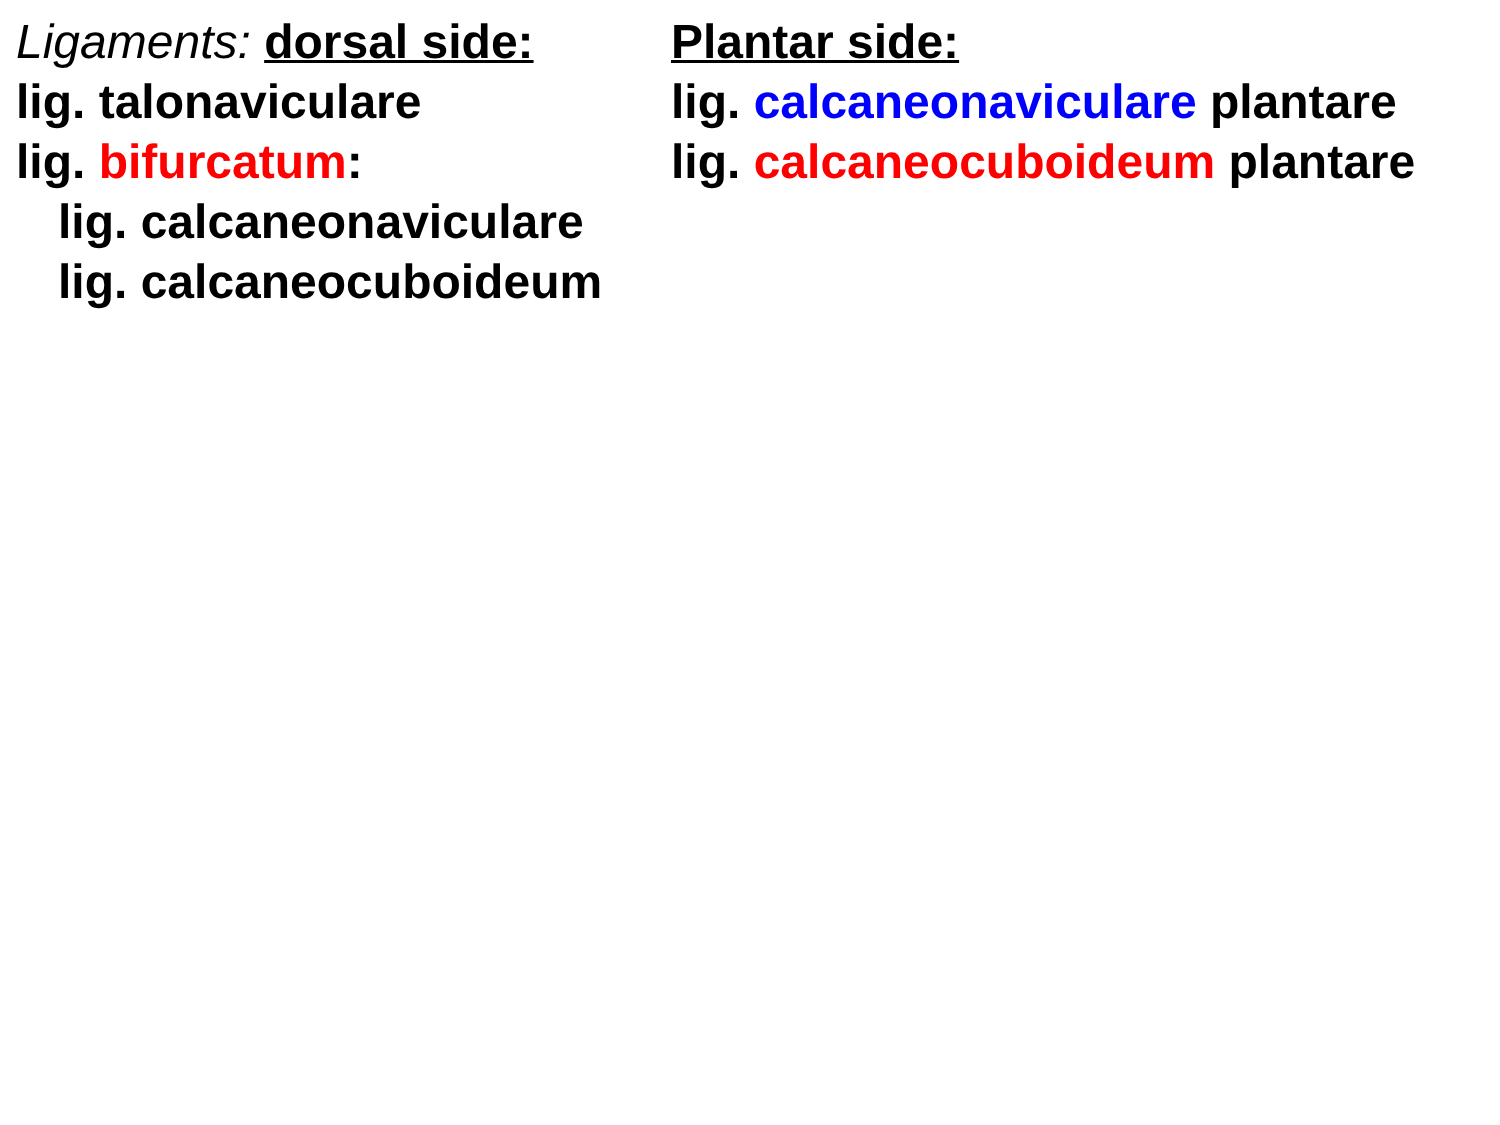Ligaments: dorsal side:
lig. talonaviculare
lig. bifurcatum:
lig. calcaneonaviculare
lig. calcaneocuboideum
Plantar side:
lig. calcaneonaviculare plantare
lig. calcaneocuboideum plantare